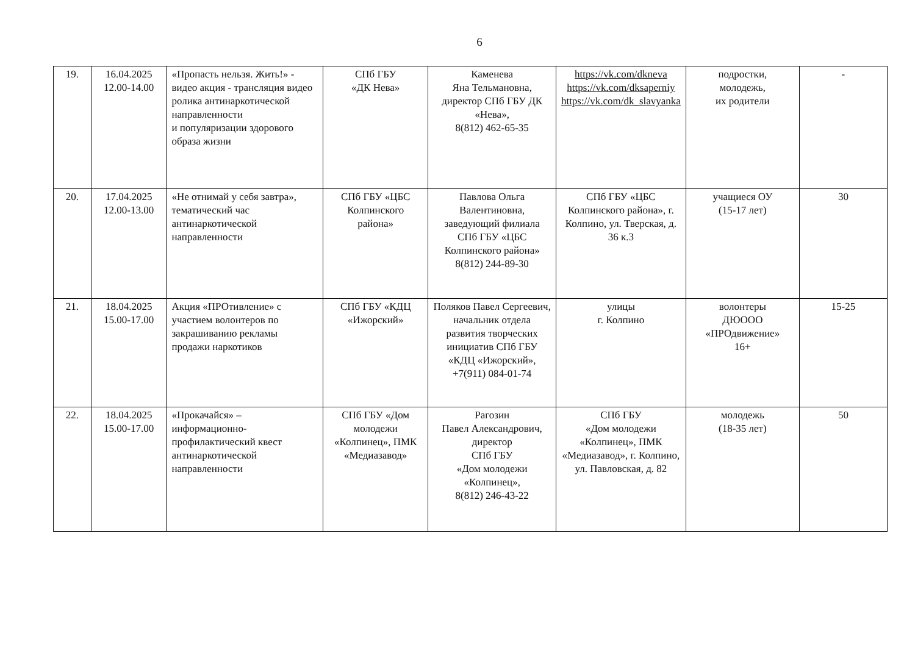6
| 19. | 16.04.2025 12.00-14.00 | «Пропасть нельзя. Жить!» - видео акция - трансляция видео ролика антинаркотической направленности и популяризации здорового образа жизни | СПб ГБУ «ДК Нева» | Каменева Яна Тельмановна, директор СПб ГБУ ДК «Нева», 8(812) 462-65-35 | https://vk.com/dkneva https://vk.com/dksaperniy https://vk.com/dk_slavyanka | подростки, молодежь, их родители | - |
| 20. | 17.04.2025 12.00-13.00 | «Не отнимай у себя завтра», тематический час антинаркотической направленности | СПб ГБУ «ЦБС Колпинского района» | Павлова Ольга Валентиновна, заведующий филиала СПб ГБУ «ЦБС Колпинского района» 8(812) 244-89-30 | СПб ГБУ «ЦБС Колпинского района», г. Колпино, ул. Тверская, д. 36 к.3 | учащиеся ОУ (15-17 лет) | 30 |
| 21. | 18.04.2025 15.00-17.00 | Акция «ПРОтивление» с участием волонтеров по закрашиванию рекламы продажи наркотиков | СПб ГБУ «КДЦ «Ижорский» | Поляков Павел Сергеевич, начальник отдела развития творческих инициатив СПб ГБУ «КДЦ «Ижорский», +7(911) 084-01-74 | улицы г. Колпино | волонтеры ДЮООО «ПРОдвижение» 16+ | 15-25 |
| 22. | 18.04.2025 15.00-17.00 | «Прокачайся» – информационно-профилактический квест антинаркотической направленности | СПб ГБУ «Дом молодежи «Колпинец», ПМК «Медиазавод» | Рагозин Павел Александрович, директор СПб ГБУ «Дом молодежи «Колпинец», 8(812) 246-43-22 | СПб ГБУ «Дом молодежи «Колпинец», ПМК «Медиазавод», г. Колпино, ул. Павловская, д. 82 | молодежь (18-35 лет) | 50 |